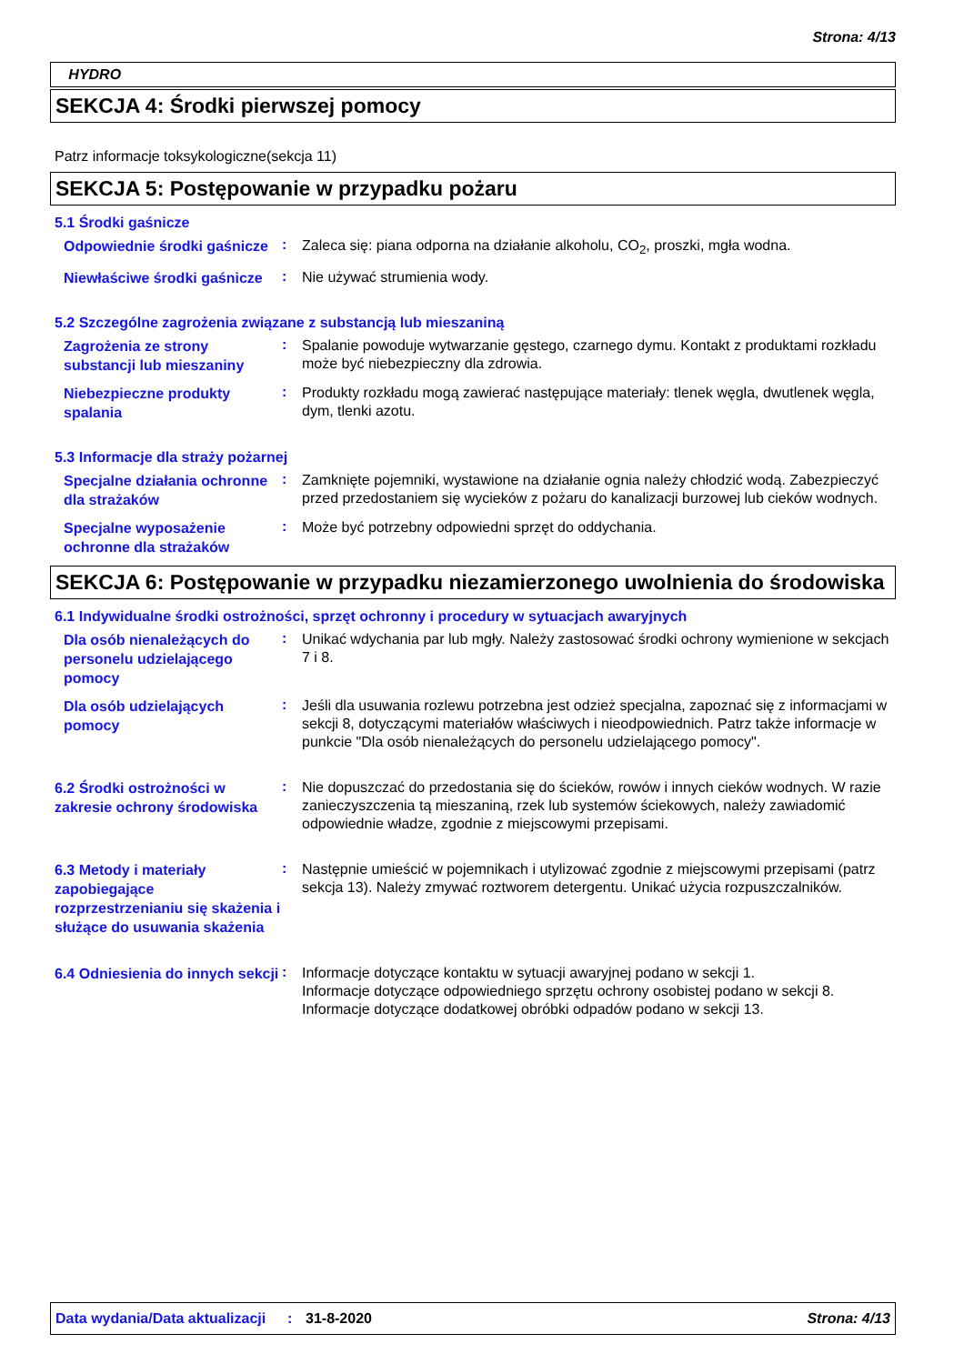Strona: 4/13
HYDRO
SEKCJA 4: Środki pierwszej pomocy
Patrz informacje toksykologiczne(sekcja 11)
SEKCJA 5: Postępowanie w przypadku pożaru
5.1 Środki gaśnicze
Odpowiednie środki gaśnicze
:
Zaleca się: piana odporna na działanie alkoholu, CO<sub>2</sub>, proszki, mgła wodna.
Niewłaściwe środki gaśnicze
:
Nie używać strumienia wody.
5.2 Szczególne zagrożenia związane z substancją lub mieszaniną
Zagrożenia ze strony substancji lub mieszaniny
:
Spalanie powoduje wytwarzanie gęstego, czarnego dymu. Kontakt z produktami rozkładu może być niebezpieczny dla zdrowia.
Niebezpieczne produkty spalania
:
Produkty rozkładu mogą zawierać następujące materiały: tlenek węgla, dwutlenek węgla, dym, tlenki azotu.
5.3 Informacje dla straży pożarnej
Specjalne działania ochronne dla strażaków
:
Zamknięte pojemniki, wystawione na działanie ognia należy chłodzić wodą. Zabezpieczyć przed przedostaniem się wycieków z pożaru do kanalizacji burzowej lub cieków wodnych.
Specjalne wyposażenie ochronne dla strażaków
:
Może być potrzebny odpowiedni sprzęt do oddychania.
SEKCJA 6: Postępowanie w przypadku niezamierzonego uwolnienia do środowiska
6.1 Indywidualne środki ostrożności, sprzęt ochronny i procedury w sytuacjach awaryjnych
Dla osób nienależących do personelu udzielającego pomocy
:
Unikać wdychania par lub mgły. Należy zastosować środki ochrony wymienione w sekcjach 7 i 8.
Dla osób udzielających pomocy
:
Jeśli dla usuwania rozlewu potrzebna jest odzież specjalna, zapoznać się z informacjami w sekcji 8, dotyczącymi materiałów właściwych i nieodpowiednich. Patrz także informacje w punkcie "Dla osób nienależących do personelu udzielającego pomocy".
6.2 Środki ostrożności w zakresie ochrony środowiska
:
Nie dopuszczać do przedostania się do ścieków, rowów i innych cieków wodnych. W razie zanieczyszczenia tą mieszaniną, rzek lub systemów ściekowych, należy zawiadomić odpowiednie władze, zgodnie z miejscowymi przepisami.
6.3 Metody i materiały zapobiegające rozprzestrzenianiu się skażenia i służące do usuwania skażenia
:
Następnie umieścić w pojemnikach i utylizować zgodnie z miejscowymi przepisami (patrz sekcja 13). Należy zmywać roztworem detergentu. Unikać użycia rozpuszczalników.
6.4 Odniesienia do innych sekcji
:
Informacje dotyczące kontaktu w sytuacji awaryjnej podano w sekcji 1.
Informacje dotyczące odpowiedniego sprzętu ochrony osobistej podano w sekcji 8.
Informacje dotyczące dodatkowej obróbki odpadów podano w sekcji 13.
Data wydania/Data aktualizacji
: 31-8-2020 Strona: 4/13